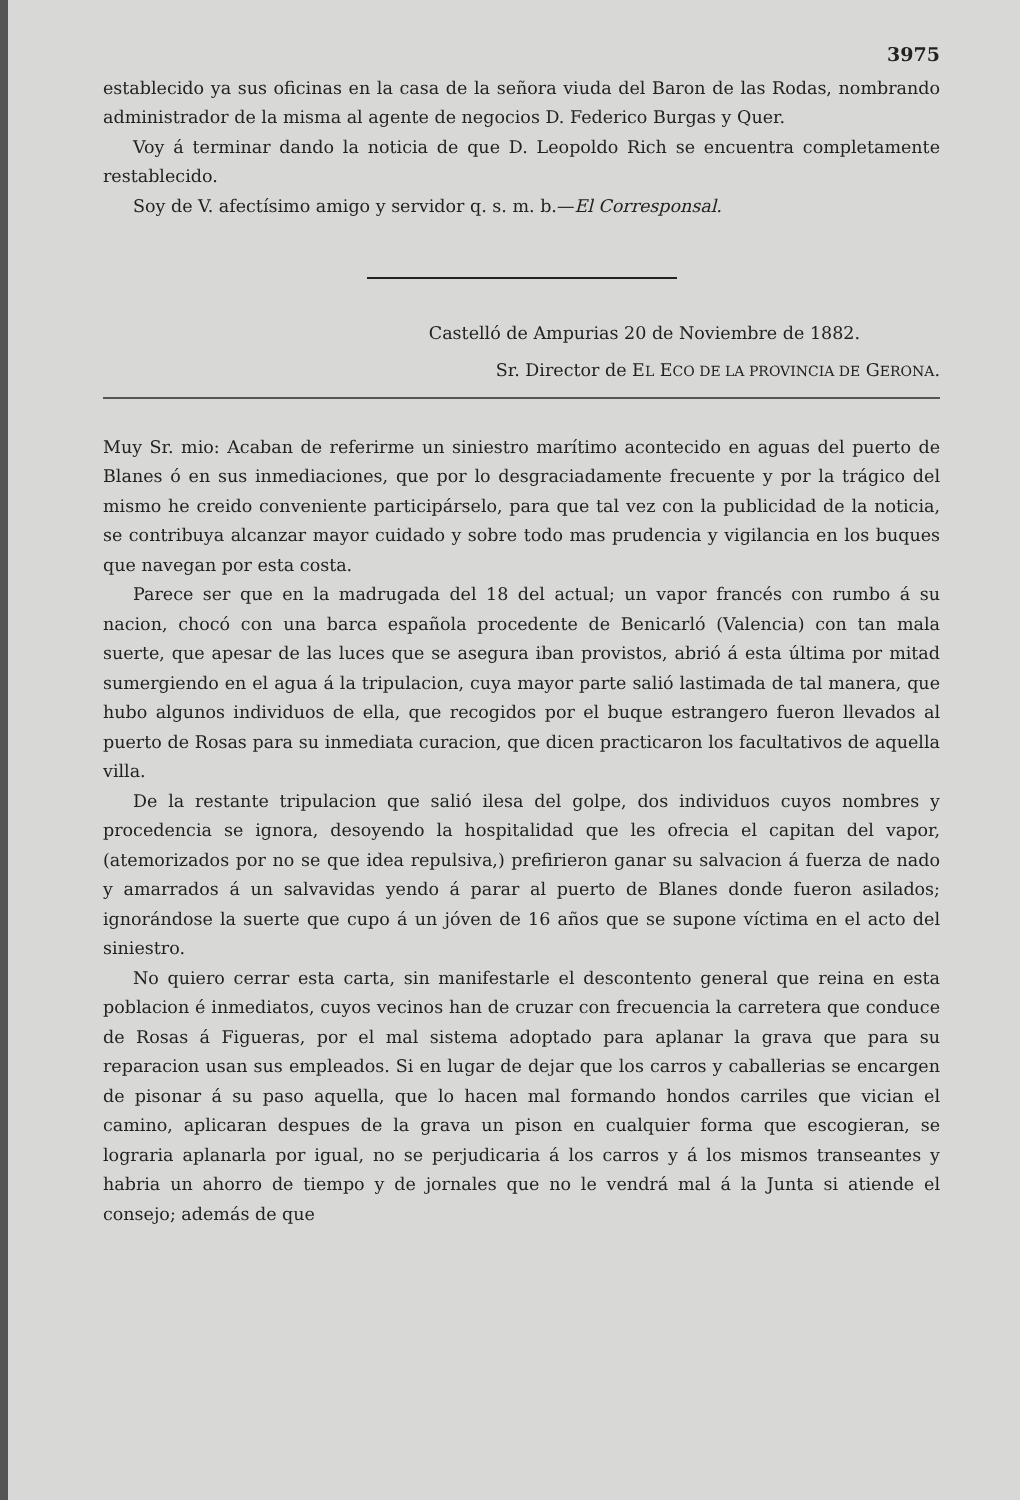3975
establecido ya sus oficinas en la casa de la señora viuda del Baron de las Rodas, nombrando administrador de la misma al agente de negocios D. Federico Burgas y Quer.
Voy á terminar dando la noticia de que D. Leopoldo Rich se encuentra completamente restablecido.
Soy de V. afectísimo amigo y servidor q. s. m. b.—El Corresponsal.
Castelló de Ampurias 20 de Noviembre de 1882.
Sr. Director de EL ECO DE LA PROVINCIA DE GERONA.
Muy Sr. mio: Acaban de referirme un siniestro marítimo acontecido en aguas del puerto de Blanes ó en sus inmediaciones, que por lo desgraciadamente frecuente y por la trágico del mismo he creido conveniente participárselo, para que tal vez con la publicidad de la noticia, se contribuya alcanzar mayor cuidado y sobre todo mas prudencia y vigilancia en los buques que navegan por esta costa.
Parece ser que en la madrugada del 18 del actual; un vapor francés con rumbo á su nacion, chocó con una barca española procedente de Benicarló (Valencia) con tan mala suerte, que apesar de las luces que se asegura iban provistos, abrió á esta última por mitad sumergiendo en el agua á la tripulacion, cuya mayor parte salió lastimada de tal manera, que hubo algunos individuos de ella, que recogidos por el buque estrangero fueron llevados al puerto de Rosas para su inmediata curacion, que dicen practicaron los facultativos de aquella villa.
De la restante tripulacion que salió ilesa del golpe, dos individuos cuyos nombres y procedencia se ignora, desoyendo la hospitalidad que les ofrecia el capitan del vapor, (atemorizados por no se que idea repulsiva,) prefirieron ganar su salvacion á fuerza de nado y amarrados á un salvavidas yendo á parar al puerto de Blanes donde fueron asilados; ignorándose la suerte que cupo á un jóven de 16 años que se supone víctima en el acto del siniestro.
No quiero cerrar esta carta, sin manifestarle el descontento general que reina en esta poblacion é inmediatos, cuyos vecinos han de cruzar con frecuencia la carretera que conduce de Rosas á Figueras, por el mal sistema adoptado para aplanar la grava que para su reparacion usan sus empleados. Si en lugar de dejar que los carros y caballerias se encargen de pisonar á su paso aquella, que lo hacen mal formando hondos carriles que vician el camino, aplicaran despues de la grava un pison en cualquier forma que escogieran, se lograria aplanarla por igual, no se perjudicaria á los carros y á los mismos transeantes y habria un ahorro de tiempo y de jornales que no le vendrá mal á la Junta si atiende el consejo; además de que